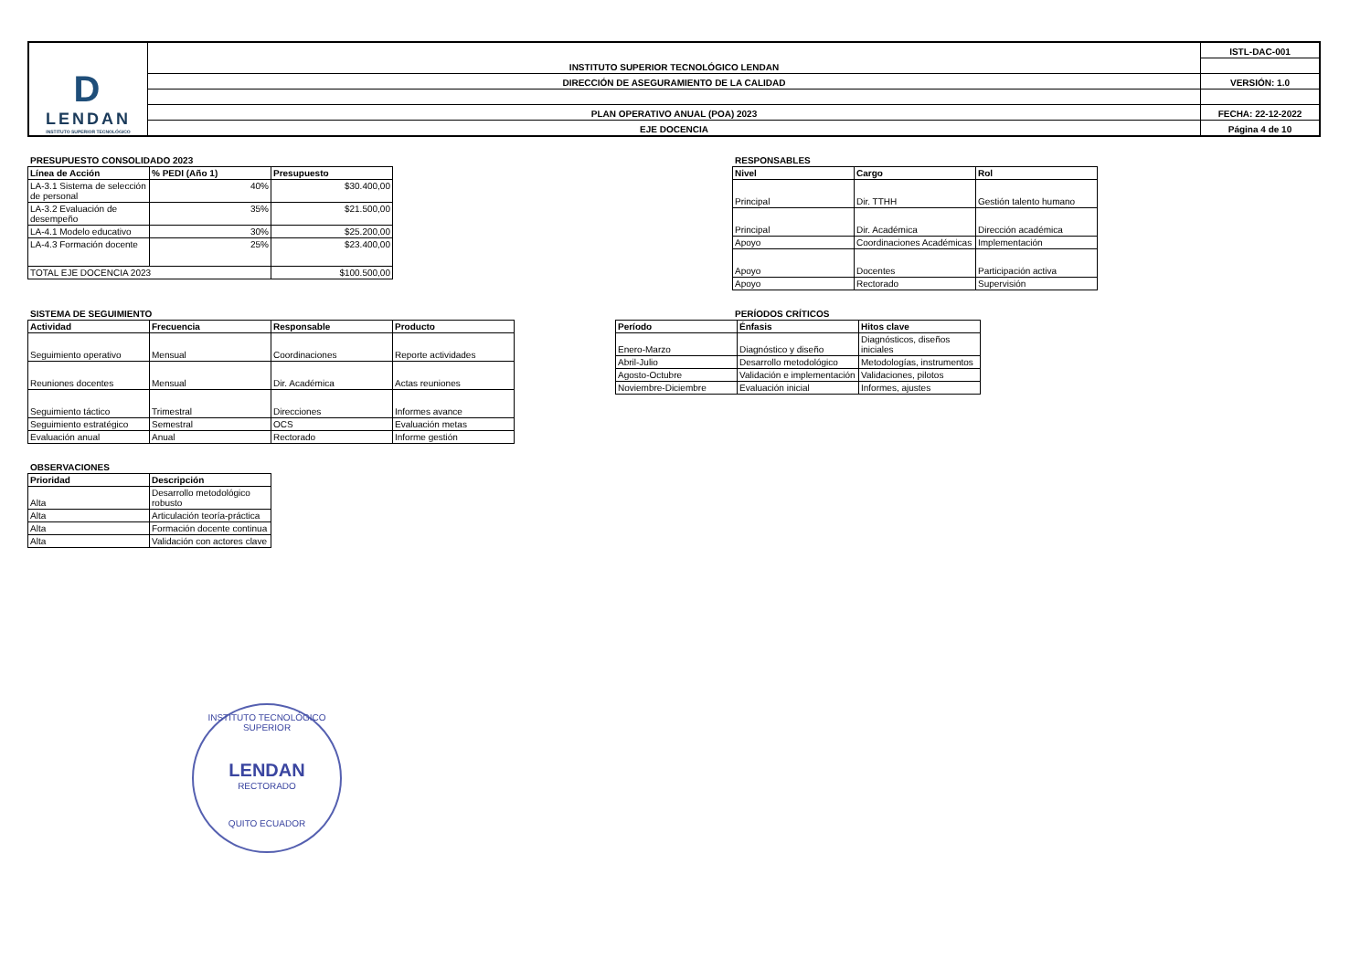| D LENDAN INSTITUTO SUPERIOR TECNOLÓGICO | INSTITUTO SUPERIOR TECNOLÓGICO LENDAN | ISTL-DAC-001 |
| | DIRECCIÓN DE ASEGURAMIENTO DE LA CALIDAD | VERSIÓN: 1.0 |
| | PLAN OPERATIVO ANUAL (POA) 2023 | FECHA: 22-12-2022 |
| | EJE DOCENCIA | Página 4 de 10 |
PRESUPUESTO CONSOLIDADO 2023
| Línea de Acción | % PEDI (Año 1) | Presupuesto |
| --- | --- | --- |
| LA-3.1 Sistema de selección de personal | 40% | $30.400,00 |
| LA-3.2 Evaluación de desempeño | 35% | $21.500,00 |
| LA-4.1 Modelo educativo | 30% | $25.200,00 |
| LA-4.3 Formación docente | 25% | $23.400,00 |
| TOTAL EJE DOCENCIA 2023 | | $100.500,00 |
RESPONSABLES
| Nivel | Cargo | Rol |
| --- | --- | --- |
| Principal | Dir. TTHH | Gestión talento humano |
| Principal | Dir. Académica | Dirección académica |
| Apoyo | Coordinaciones Académicas | Implementación |
| Apoyo | Docentes | Participación activa |
| Apoyo | Rectorado | Supervisión |
SISTEMA DE SEGUIMIENTO
| Actividad | Frecuencia | Responsable | Producto |
| --- | --- | --- | --- |
| Seguimiento operativo | Mensual | Coordinaciones | Reporte actividades |
| Reuniones docentes | Mensual | Dir. Académica | Actas reuniones |
| Seguimiento táctico | Trimestral | Direcciones | Informes avance |
| Seguimiento estratégico | Semestral | OCS | Evaluación metas |
| Evaluación anual | Anual | Rectorado | Informe gestión |
PERÍODOS CRÍTICOS
| Período | Énfasis | Hitos clave |
| --- | --- | --- |
| Enero-Marzo | Diagnóstico y diseño | Diagnósticos, diseños iniciales |
| Abril-Julio | Desarrollo metodológico | Metodologías, instrumentos |
| Agosto-Octubre | Validación e implementación | Validaciones, pilotos |
| Noviembre-Diciembre | Evaluación inicial | Informes, ajustes |
OBSERVACIONES
| Prioridad | Descripción |
| --- | --- |
| Alta | Desarrollo metodológico robusto |
| Alta | Articulación teoría-práctica |
| Alta | Formación docente continua |
| Alta | Validación con actores clave |
INSTITUTO TECNOLÓGICO SUPERIOR
LENDAN
RECTORADO
QUITO ECUADOR